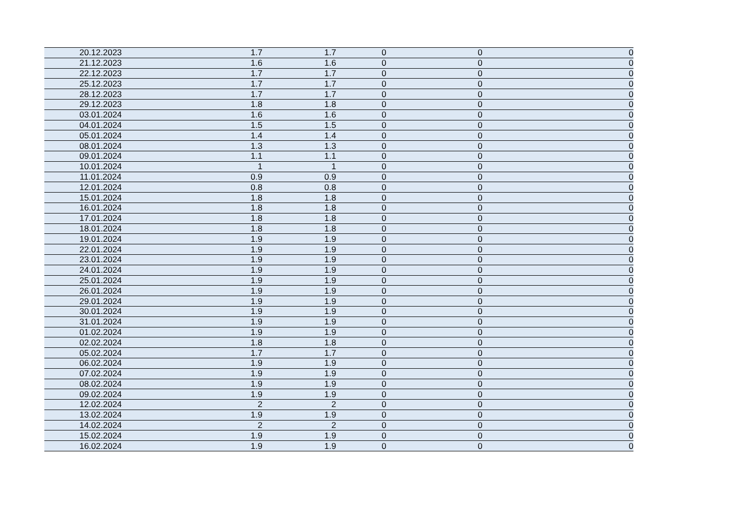| 20.12.2023 | 1.7 | 1.7 | 0 | 0 | 0 |
| 21.12.2023 | 1.6 | 1.6 | 0 | 0 | 0 |
| 22.12.2023 | 1.7 | 1.7 | 0 | 0 | 0 |
| 25.12.2023 | 1.7 | 1.7 | 0 | 0 | 0 |
| 28.12.2023 | 1.7 | 1.7 | 0 | 0 | 0 |
| 29.12.2023 | 1.8 | 1.8 | 0 | 0 | 0 |
| 03.01.2024 | 1.6 | 1.6 | 0 | 0 | 0 |
| 04.01.2024 | 1.5 | 1.5 | 0 | 0 | 0 |
| 05.01.2024 | 1.4 | 1.4 | 0 | 0 | 0 |
| 08.01.2024 | 1.3 | 1.3 | 0 | 0 | 0 |
| 09.01.2024 | 1.1 | 1.1 | 0 | 0 | 0 |
| 10.01.2024 | 1 | 1 | 0 | 0 | 0 |
| 11.01.2024 | 0.9 | 0.9 | 0 | 0 | 0 |
| 12.01.2024 | 0.8 | 0.8 | 0 | 0 | 0 |
| 15.01.2024 | 1.8 | 1.8 | 0 | 0 | 0 |
| 16.01.2024 | 1.8 | 1.8 | 0 | 0 | 0 |
| 17.01.2024 | 1.8 | 1.8 | 0 | 0 | 0 |
| 18.01.2024 | 1.8 | 1.8 | 0 | 0 | 0 |
| 19.01.2024 | 1.9 | 1.9 | 0 | 0 | 0 |
| 22.01.2024 | 1.9 | 1.9 | 0 | 0 | 0 |
| 23.01.2024 | 1.9 | 1.9 | 0 | 0 | 0 |
| 24.01.2024 | 1.9 | 1.9 | 0 | 0 | 0 |
| 25.01.2024 | 1.9 | 1.9 | 0 | 0 | 0 |
| 26.01.2024 | 1.9 | 1.9 | 0 | 0 | 0 |
| 29.01.2024 | 1.9 | 1.9 | 0 | 0 | 0 |
| 30.01.2024 | 1.9 | 1.9 | 0 | 0 | 0 |
| 31.01.2024 | 1.9 | 1.9 | 0 | 0 | 0 |
| 01.02.2024 | 1.9 | 1.9 | 0 | 0 | 0 |
| 02.02.2024 | 1.8 | 1.8 | 0 | 0 | 0 |
| 05.02.2024 | 1.7 | 1.7 | 0 | 0 | 0 |
| 06.02.2024 | 1.9 | 1.9 | 0 | 0 | 0 |
| 07.02.2024 | 1.9 | 1.9 | 0 | 0 | 0 |
| 08.02.2024 | 1.9 | 1.9 | 0 | 0 | 0 |
| 09.02.2024 | 1.9 | 1.9 | 0 | 0 | 0 |
| 12.02.2024 | 2 | 2 | 0 | 0 | 0 |
| 13.02.2024 | 1.9 | 1.9 | 0 | 0 | 0 |
| 14.02.2024 | 2 | 2 | 0 | 0 | 0 |
| 15.02.2024 | 1.9 | 1.9 | 0 | 0 | 0 |
| 16.02.2024 | 1.9 | 1.9 | 0 | 0 | 0 |